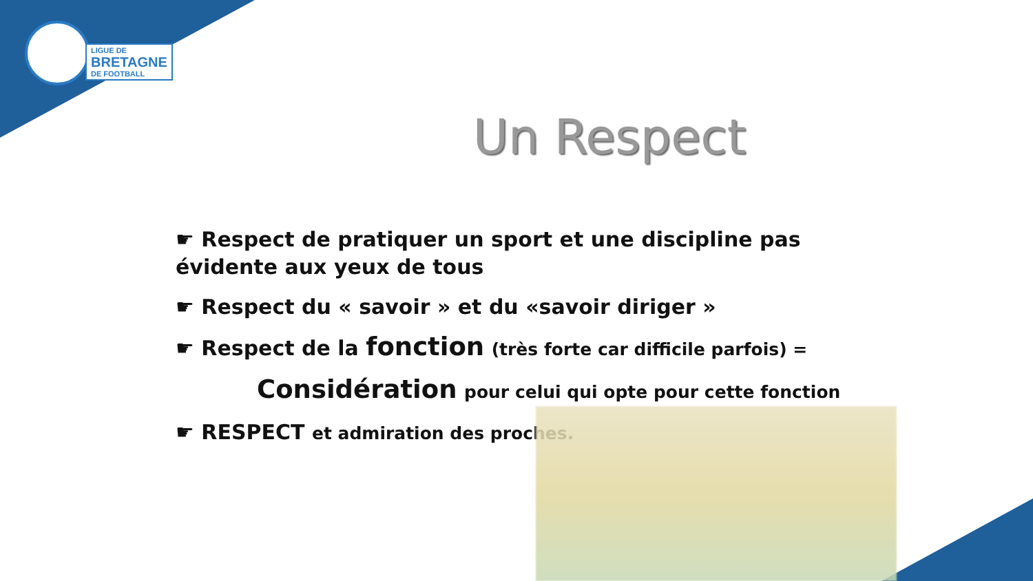LIGUE DE
BRETAGNE
DE FOOTBALL
Un Respect
☛ Respect de pratiquer un sport et une discipline pas évidente aux yeux de tous
☛ Respect du « savoir » et du «savoir diriger »
☛ Respect de la fonction (très forte car difficile parfois) =
Considération pour celui qui opte pour cette fonction
☛ RESPECT et admiration des proches.